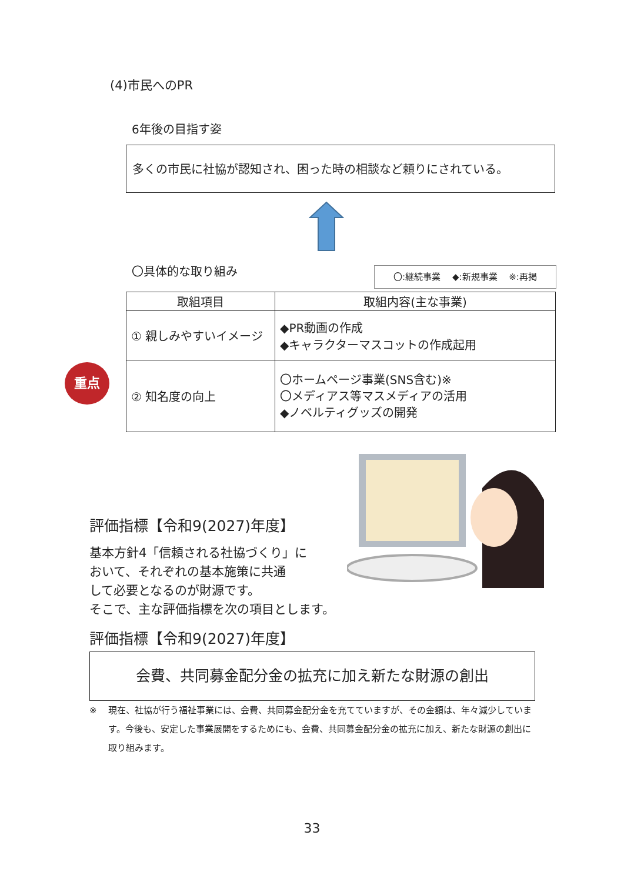(4)市民へのPR
6年後の目指す姿
多くの市民に社協が認知され、困った時の相談など頼りにされている。
〇具体的な取り組み 〇:継続事業　 ◆:新規事業　 ※:再掲
重点
| 取組項目 | 取組内容(主な事業) |
| --- | --- |
| ① 親しみやすいイメージ | ◆PR動画の作成 ◆キャラクターマスコットの作成起用 |
| ② 知名度の向上 | 〇ホームページ事業(SNS含む)※ 〇メディアス等マスメディアの活用 ◆ノベルティグッズの開発 |
評価指標【令和9(2027)年度】
基本方針4「信頼される社協づくり」に
おいて、それぞれの基本施策に共通
して必要となるのが財源です。
そこで、主な評価指標を次の項目とします。
評価指標【令和9(2027)年度】
会費、共同募金配分金の拡充に加え新たな財源の創出
※ 現在、社協が行う福祉事業には、会費、共同募金配分金を充てていますが、その金額は、年々減少しています。今後も、安定した事業展開をするためにも、会費、共同募金配分金の拡充に加え、新たな財源の創出に取り組みます。
33